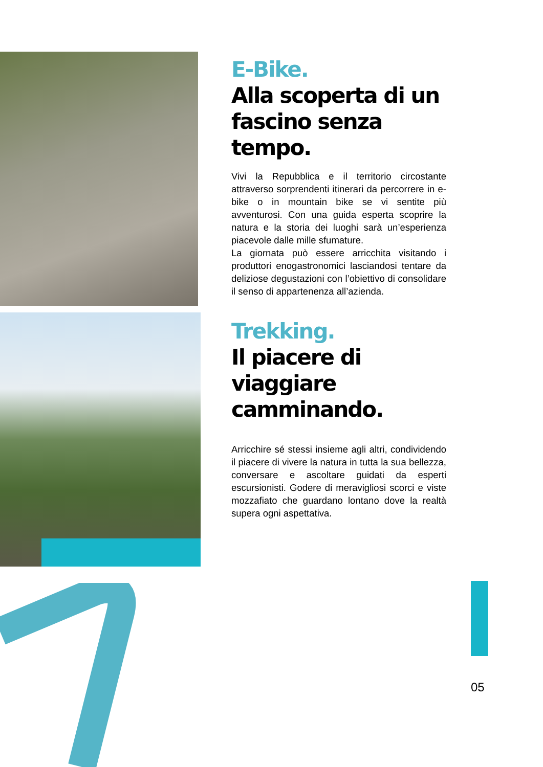E-Bike.
Alla scoperta di un fascino senza tempo.
Vivi la Repubblica e il territorio circostante attraverso sorprendenti itinerari da percorrere in e-bike o in mountain bike se vi sentite più avventurosi. Con una guida esperta scoprire la natura e la storia dei luoghi sarà un’esperienza piacevole dalle mille sfumature.
La giornata può essere arricchita visitando i produttori enogastronomici lasciandosi tentare da deliziose degustazioni con l’obiettivo di consolidare il senso di appartenenza all’azienda.
Trekking.
Il piacere di viaggiare camminando.
Arricchire sé stessi insieme agli altri, condividendo il piacere di vivere la natura in tutta la sua bellezza, conversare e ascoltare guidati da esperti escursionisti. Godere di meravigliosi scorci e viste mozzafiato che guardano lontano dove la realtà supera ogni aspettativa.
05